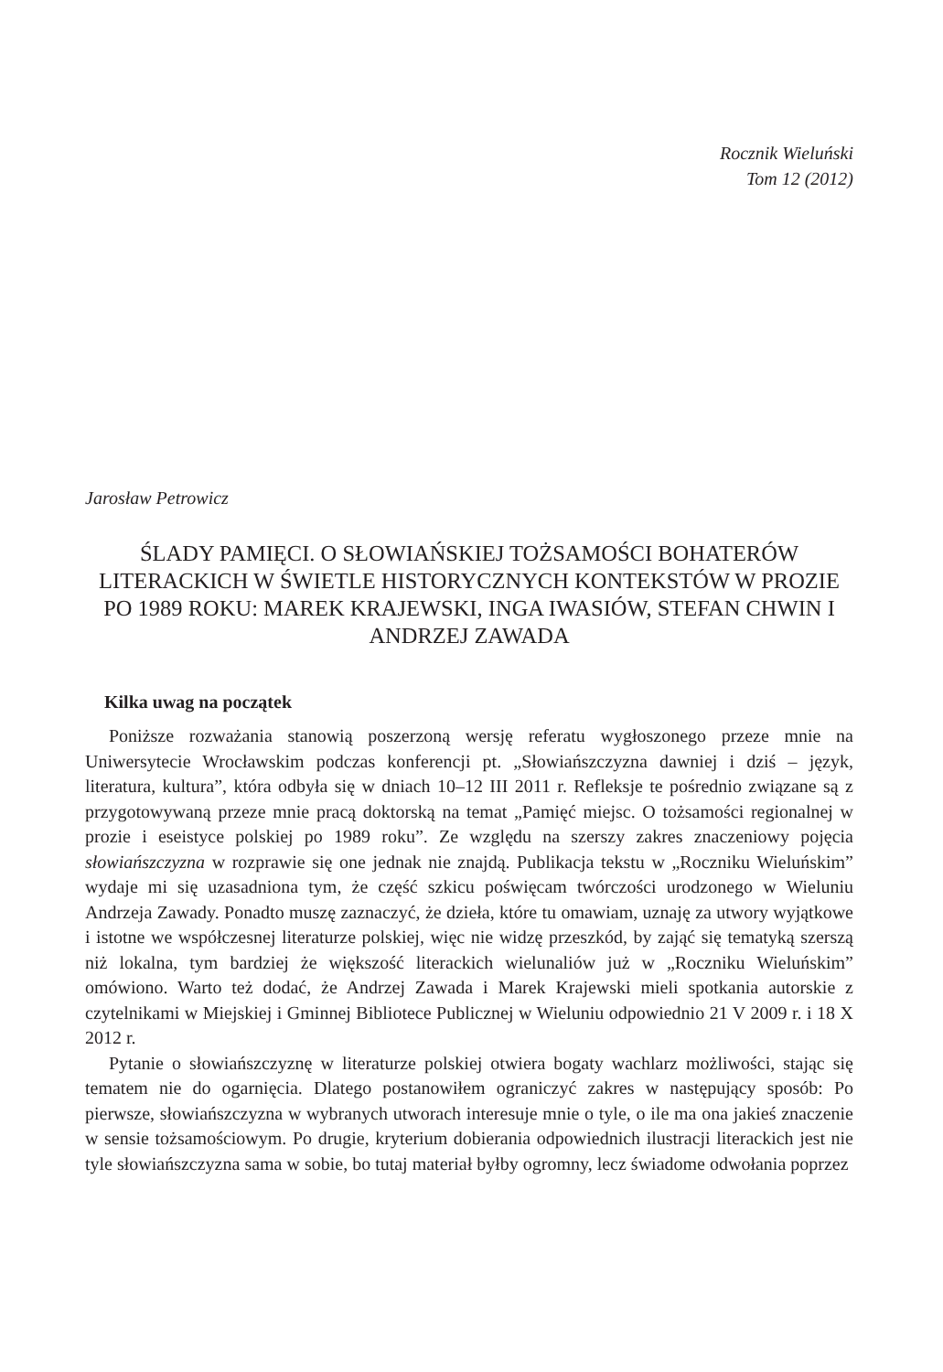Rocznik Wieluński
Tom 12 (2012)
Jarosław Petrowicz
ŚLADY PAMIĘCI. O SŁOWIAŃSKIEJ TOŻSAMOŚCI BOHATERÓW LITERACKICH W ŚWIETLE HISTORYCZNYCH KONTEKSTÓW W PROZIE PO 1989 ROKU: MAREK KRAJEWSKI, INGA IWASIÓW, STEFAN CHWIN I ANDRZEJ ZAWADA
Kilka uwag na początek
Poniższe rozważania stanowią poszerzoną wersję referatu wygłoszonego przeze mnie na Uniwersytecie Wrocławskim podczas konferencji pt. „Słowiańszczyzna dawniej i dziś – język, literatura, kultura”, która odbyła się w dniach 10–12 III 2011 r. Refleksje te pośrednio związane są z przygotowywaną przeze mnie pracą doktorską na temat „Pamięć miejsc. O tożsamości regionalnej w prozie i eseistyce polskiej po 1989 roku”. Ze względu na szerszy zakres znaczeniowy pojęcia słowiańszczyzna w rozprawie się one jednak nie znajdą. Publikacja tekstu w „Roczniku Wieluńskim” wydaje mi się uzasadniona tym, że część szkicu poświęcam twórczości urodzonego w Wieluniu Andrzeja Zawady. Ponadto muszę zaznaczyć, że dzieła, które tu omawiam, uznaję za utwory wyjątkowe i istotne we współczesnej literaturze polskiej, więc nie widzę przeszkód, by zająć się tematyką szerszą niż lokalna, tym bardziej że większość literackich wielunaliów już w „Roczniku Wieluńskim” omówiono. Warto też dodać, że Andrzej Zawada i Marek Krajewski mieli spotkania autorskie z czytelnikami w Miejskiej i Gminnej Bibliotece Publicznej w Wieluniu odpowiednio 21 V 2009 r. i 18 X 2012 r.
Pytanie o słowiańszczyznę w literaturze polskiej otwiera bogaty wachlarz możliwości, stając się tematem nie do ogarnięcia. Dlatego postanowiłem ograniczyć zakres w następujący sposób: Po pierwsze, słowiańszczyzna w wybranych utworach interesuje mnie o tyle, o ile ma ona jakieś znaczenie w sensie tożsamościowym. Po drugie, kryterium dobierania odpowiednich ilustracji literackich jest nie tyle słowiańszczyzna sama w sobie, bo tutaj materiał byłby ogromny, lecz świadome odwołania poprzez